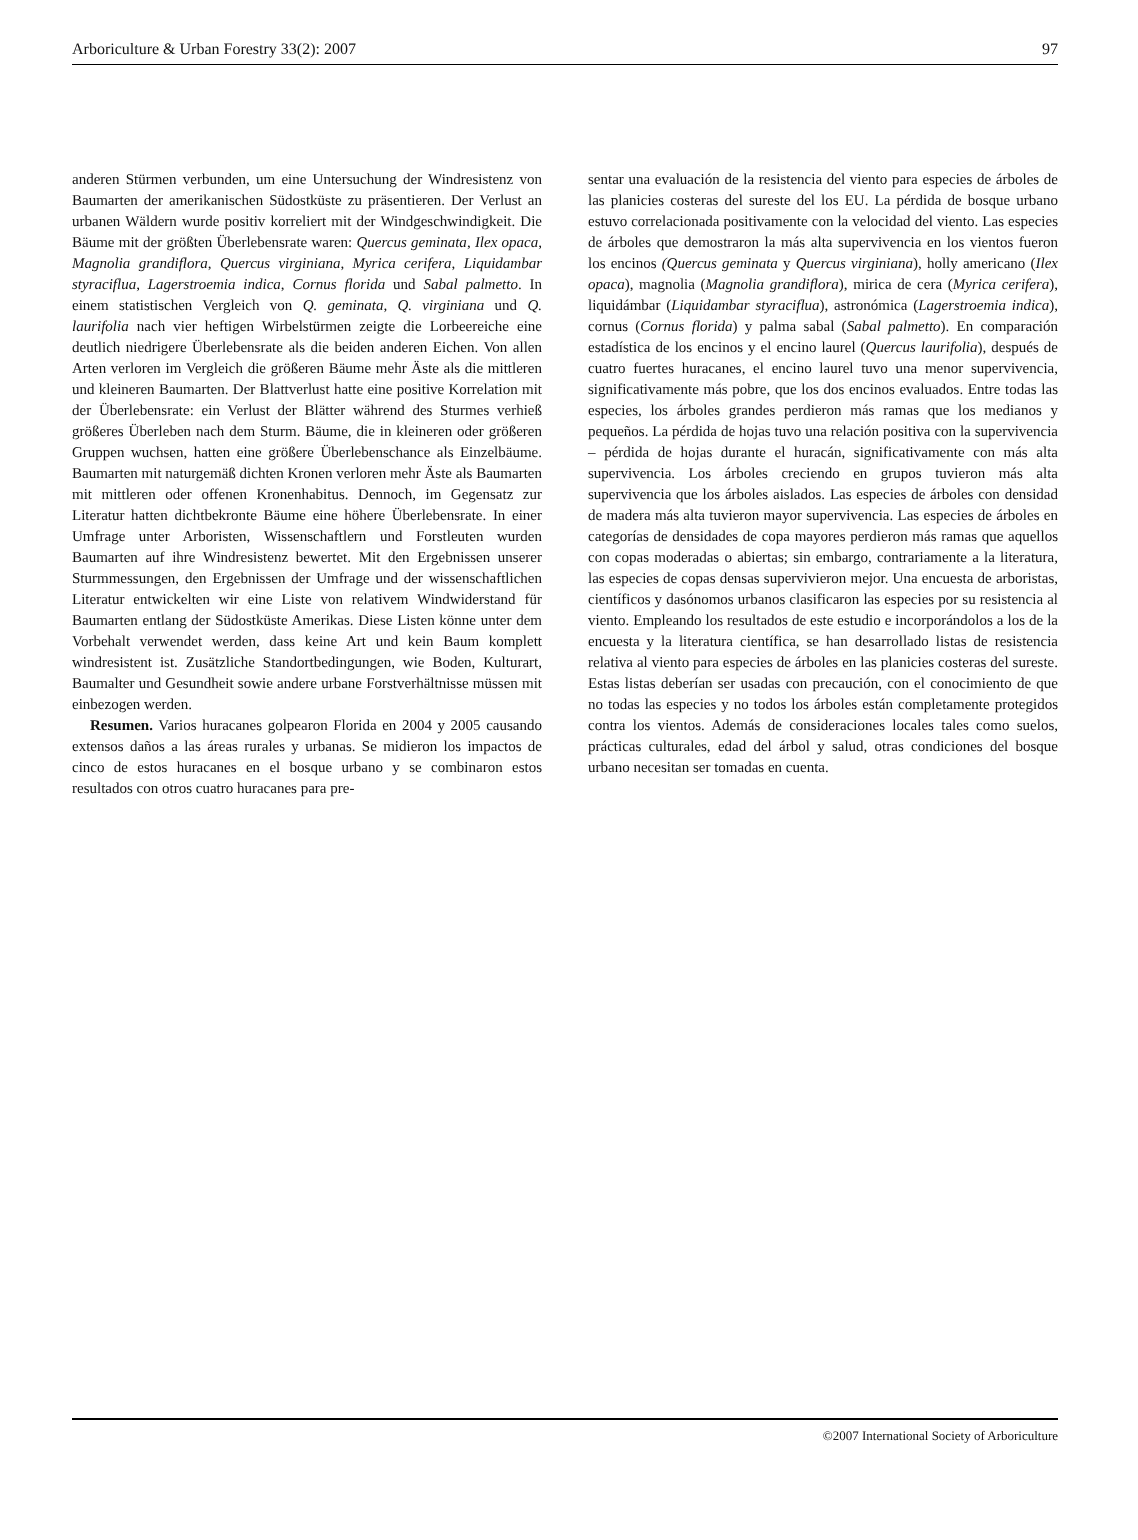Arboriculture & Urban Forestry 33(2): 2007 97
anderen Stürmen verbunden, um eine Untersuchung der Windresistenz von Baumarten der amerikanischen Südostküste zu präsentieren. Der Verlust an urbanen Wäldern wurde positiv korreliert mit der Windgeschwindigkeit. Die Bäume mit der größten Überlebensrate waren: Quercus geminata, Ilex opaca, Magnolia grandiflora, Quercus virginiana, Myrica cerifera, Liquidambar styraciflua, Lagerstroemia indica, Cornus florida und Sabal palmetto. In einem statistischen Vergleich von Q. geminata, Q. virginiana und Q. laurifolia nach vier heftigen Wirbelstürmen zeigte die Lorbeereiche eine deutlich niedrigere Überlebensrate als die beiden anderen Eichen. Von allen Arten verloren im Vergleich die größeren Bäume mehr Äste als die mittleren und kleineren Baumarten. Der Blattverlust hatte eine positive Korrelation mit der Überlebensrate: ein Verlust der Blätter während des Sturmes verhieß größeres Überleben nach dem Sturm. Bäume, die in kleineren oder größeren Gruppen wuchsen, hatten eine größere Überlebenschance als Einzelbäume. Baumarten mit naturgemäß dichten Kronen verloren mehr Äste als Baumarten mit mittleren oder offenen Kronenhabitus. Dennoch, im Gegensatz zur Literatur hatten dichtbekronte Bäume eine höhere Überlebensrate. In einer Umfrage unter Arboristen, Wissenschaftlern und Forstleuten wurden Baumarten auf ihre Windresistenz bewertet. Mit den Ergebnissen unserer Sturmmessungen, den Ergebnissen der Umfrage und der wissenschaftlichen Literatur entwickelten wir eine Liste von relativem Windwiderstand für Baumarten entlang der Südostküste Amerikas. Diese Listen könne unter dem Vorbehalt verwendet werden, dass keine Art und kein Baum komplett windresistent ist. Zusätzliche Standortbedingungen, wie Boden, Kulturart, Baumalter und Gesundheit sowie andere urbane Forstverhältnisse müssen mit einbezogen werden.
Resumen. Varios huracanes golpearon Florida en 2004 y 2005 causando extensos daños a las áreas rurales y urbanas. Se midieron los impactos de cinco de estos huracanes en el bosque urbano y se combinaron estos resultados con otros cuatro huracanes para pre-
sentar una evaluación de la resistencia del viento para especies de árboles de las planicies costeras del sureste del los EU. La pérdida de bosque urbano estuvo correlacionada positivamente con la velocidad del viento. Las especies de árboles que demostraron la más alta supervivencia en los vientos fueron los encinos (Quercus geminata y Quercus virginiana), holly americano (Ilex opaca), magnolia (Magnolia grandiflora), mirica de cera (Myrica cerifera), liquidámbar (Liquidambar styraciflua), astronómica (Lagerstroemia indica), cornus (Cornus florida) y palma sabal (Sabal palmetto). En comparación estadística de los encinos y el encino laurel (Quercus laurifolia), después de cuatro fuertes huracanes, el encino laurel tuvo una menor supervivencia, significativamente más pobre, que los dos encinos evaluados. Entre todas las especies, los árboles grandes perdieron más ramas que los medianos y pequeños. La pérdida de hojas tuvo una relación positiva con la supervivencia – pérdida de hojas durante el huracán, significativamente con más alta supervivencia. Los árboles creciendo en grupos tuvieron más alta supervivencia que los árboles aislados. Las especies de árboles con densidad de madera más alta tuvieron mayor supervivencia. Las especies de árboles en categorías de densidades de copa mayores perdieron más ramas que aquellos con copas moderadas o abiertas; sin embargo, contrariamente a la literatura, las especies de copas densas supervivieron mejor. Una encuesta de arboristas, científicos y dasónomos urbanos clasificaron las especies por su resistencia al viento. Empleando los resultados de este estudio e incorporándolos a los de la encuesta y la literatura científica, se han desarrollado listas de resistencia relativa al viento para especies de árboles en las planicies costeras del sureste. Estas listas deberían ser usadas con precaución, con el conocimiento de que no todas las especies y no todos los árboles están completamente protegidos contra los vientos. Además de consideraciones locales tales como suelos, prácticas culturales, edad del árbol y salud, otras condiciones del bosque urbano necesitan ser tomadas en cuenta.
©2007 International Society of Arboriculture